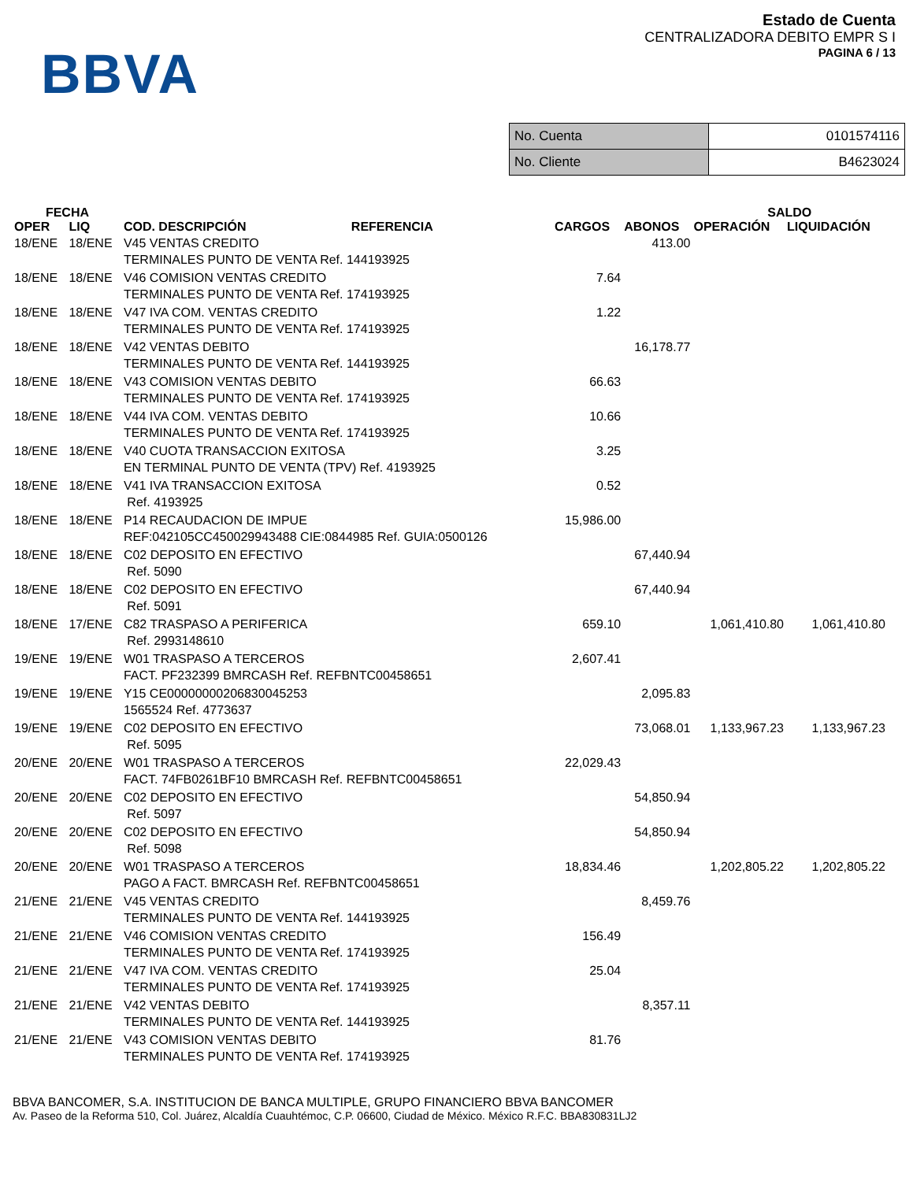BBVA
Estado de Cuenta
CENTRALIZADORA DEBITO EMPR S I
PAGINA 6 / 13
| No. Cuenta | 0101574116 |
| No. Cliente | B4623024 |
| FECHA | | | | | SALDO | |
| --- | --- | --- | --- | --- | --- | --- |
| OPER | LIQ | COD. DESCRIPCIÓN REFERENCIA | CARGOS | ABONOS | OPERACIÓN | LIQUIDACIÓN |
| 18/ENE | 18/ENE | V45 VENTAS CREDITO TERMINALES PUNTO DE VENTA Ref. 144193925 | | 413.00 | | |
| 18/ENE | 18/ENE | V46 COMISION VENTAS CREDITO TERMINALES PUNTO DE VENTA Ref. 174193925 | 7.64 | | | |
| 18/ENE | 18/ENE | V47 IVA COM. VENTAS CREDITO TERMINALES PUNTO DE VENTA Ref. 174193925 | 1.22 | | | |
| 18/ENE | 18/ENE | V42 VENTAS DEBITO TERMINALES PUNTO DE VENTA Ref. 144193925 | | 16,178.77 | | |
| 18/ENE | 18/ENE | V43 COMISION VENTAS DEBITO TERMINALES PUNTO DE VENTA Ref. 174193925 | 66.63 | | | |
| 18/ENE | 18/ENE | V44 IVA COM. VENTAS DEBITO TERMINALES PUNTO DE VENTA Ref. 174193925 | 10.66 | | | |
| 18/ENE | 18/ENE | V40 CUOTA TRANSACCION EXITOSA EN TERMINAL PUNTO DE VENTA (TPV) Ref. 4193925 | 3.25 | | | |
| 18/ENE | 18/ENE | V41 IVA TRANSACCION EXITOSA Ref. 4193925 | 0.52 | | | |
| 18/ENE | 18/ENE | P14 RECAUDACION DE IMPUE REF:042105CC450029943488 CIE:0844985 Ref. GUIA:0500126 | 15,986.00 | | | |
| 18/ENE | 18/ENE | C02 DEPOSITO EN EFECTIVO Ref. 5090 | | 67,440.94 | | |
| 18/ENE | 18/ENE | C02 DEPOSITO EN EFECTIVO Ref. 5091 | | 67,440.94 | | |
| 18/ENE | 17/ENE | C82 TRASPASO A PERIFERICA Ref. 2993148610 | 659.10 | | 1,061,410.80 | 1,061,410.80 |
| 19/ENE | 19/ENE | W01 TRASPASO A TERCEROS FACT. PF232399 BMRCASH Ref. REFBNTC00458651 | 2,607.41 | | | |
| 19/ENE | 19/ENE | Y15 CE00000000206830045253 1565524 Ref. 4773637 | | 2,095.83 | | |
| 19/ENE | 19/ENE | C02 DEPOSITO EN EFECTIVO Ref. 5095 | | 73,068.01 | 1,133,967.23 | 1,133,967.23 |
| 20/ENE | 20/ENE | W01 TRASPASO A TERCEROS FACT. 74FB0261BF10 BMRCASH Ref. REFBNTC00458651 | 22,029.43 | | | |
| 20/ENE | 20/ENE | C02 DEPOSITO EN EFECTIVO Ref. 5097 | | 54,850.94 | | |
| 20/ENE | 20/ENE | C02 DEPOSITO EN EFECTIVO Ref. 5098 | | 54,850.94 | | |
| 20/ENE | 20/ENE | W01 TRASPASO A TERCEROS PAGO A FACT. BMRCASH Ref. REFBNTC00458651 | 18,834.46 | | 1,202,805.22 | 1,202,805.22 |
| 21/ENE | 21/ENE | V45 VENTAS CREDITO TERMINALES PUNTO DE VENTA Ref. 144193925 | | 8,459.76 | | |
| 21/ENE | 21/ENE | V46 COMISION VENTAS CREDITO TERMINALES PUNTO DE VENTA Ref. 174193925 | 156.49 | | | |
| 21/ENE | 21/ENE | V47 IVA COM. VENTAS CREDITO TERMINALES PUNTO DE VENTA Ref. 174193925 | 25.04 | | | |
| 21/ENE | 21/ENE | V42 VENTAS DEBITO TERMINALES PUNTO DE VENTA Ref. 144193925 | | 8,357.11 | | |
| 21/ENE | 21/ENE | V43 COMISION VENTAS DEBITO TERMINALES PUNTO DE VENTA Ref. 174193925 | 81.76 | | | |
BBVA BANCOMER, S.A. INSTITUCION DE BANCA MULTIPLE, GRUPO FINANCIERO BBVA BANCOMER
Av. Paseo de la Reforma 510, Col. Juárez, Alcaldía Cuauhtémoc, C.P. 06600, Ciudad de México. México R.F.C. BBA830831LJ2